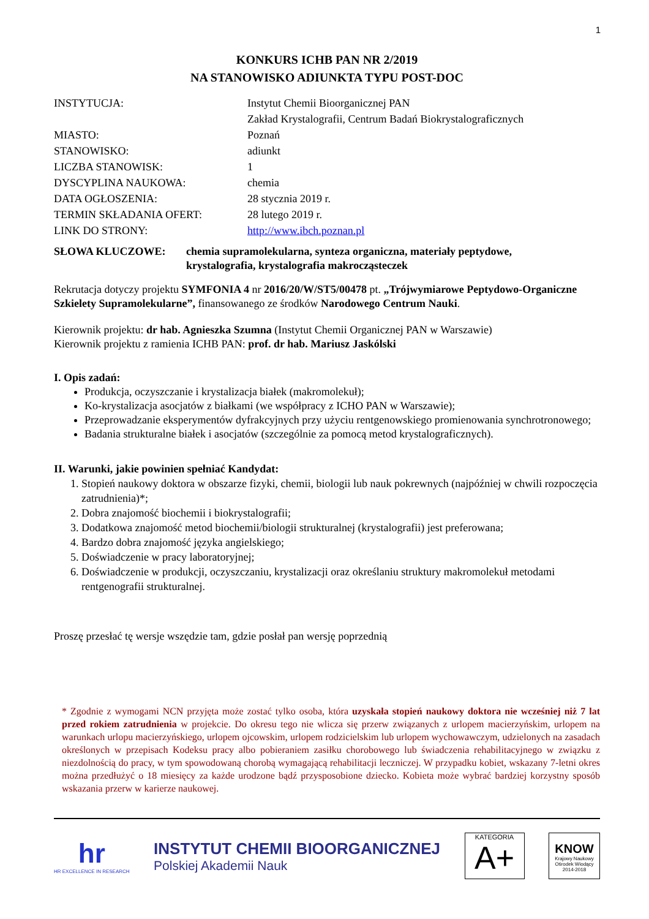1
KONKURS ICHB PAN NR 2/2019
NA STANOWISKO ADIUNKTA TYPU POST-DOC
| INSTYTUCJA: | Instytut Chemii Bioorganicznej PAN Zakład Krystalografii, Centrum Badań Biokrystalograficznych |
| MIASTO: | Poznań |
| STANOWISKO: | adiunkt |
| LICZBA STANOWISK: | 1 |
| DYSCYPLINA NAUKOWA: | chemia |
| DATA OGŁOSZENIA: | 28 stycznia 2019 r. |
| TERMIN SKŁADANIA OFERT: | 28 lutego 2019 r. |
| LINK DO STRONY: | http://www.ibch.poznan.pl |
SŁOWA KLUCZOWE: chemia supramolekularna, synteza organiczna, materiały peptydowe,
krystalografia, krystalografia makrocząsteczek
Rekrutacja dotyczy projektu SYMFONIA 4 nr 2016/20/W/ST5/00478 pt. „Trójwymiarowe Peptydowo-Organiczne Szkielety Supramolekularne”, finansowanego ze środków Narodowego Centrum Nauki.
Kierownik projektu: dr hab. Agnieszka Szumna (Instytut Chemii Organicznej PAN w Warszawie)
Kierownik projektu z ramienia ICHB PAN: prof. dr hab. Mariusz Jaskólski
I. Opis zadań:
Produkcja, oczyszczanie i krystalizacja białek (makromolekuł);
Ko-krystalizacja asocjatów z białkami (we współpracy z ICHO PAN w Warszawie);
Przeprowadzanie eksperymentów dyfrakcyjnych przy użyciu rentgenowskiego promienowania synchrotronowego;
Badania strukturalne białek i asocjatów (szczególnie za pomocą metod krystalograficznych).
II. Warunki, jakie powinien spełniać Kandydat:
1. Stopień naukowy doktora w obszarze fizyki, chemii, biologii lub nauk pokrewnych (najpóźniej w chwili rozpoczęcia zatrudnienia)*;
2. Dobra znajomość biochemii i biokrystalografii;
3. Dodatkowa znajomość metod biochemii/biologii strukturalnej (krystalografii) jest preferowana;
4. Bardzo dobra znajomość języka angielskiego;
5. Doświadczenie w pracy laboratoryjnej;
6. Doświadczenie w produkcji, oczyszczaniu, krystalizacji oraz określaniu struktury makromolekuł metodami rentgenografii strukturalnej.
Proszę przesłać tę wersje wszędzie tam, gdzie posłał pan wersję poprzednią
* Zgodnie z wymogami NCN przyjęta może zostać tylko osoba, która uzyskała stopień naukowy doktora nie wcześniej niż 7 lat przed rokiem zatrudnienia w projekcie. Do okresu tego nie wlicza się przerw związanych z urlopem macierzyńskim, urlopem na warunkach urlopu macierzyńskiego, urlopem ojcowskim, urlopem rodzicielskim lub urlopem wychowawczym, udzielonych na zasadach określonych w przepisach Kodeksu pracy albo pobieraniem zasiłku chorobowego lub świadczenia rehabilitacyjnego w związku z niezdolnością do pracy, w tym spowodowaną chorobą wymagającą rehabilitacji leczniczej. W przypadku kobiet, wskazany 7-letni okres można przedłużyć o 18 miesięcy za każde urodzone bądź przysposobione dziecko. Kobieta może wybrać bardziej korzystny sposób wskazania przerw w karierze naukowej.
hr
HR EXCELLENCE IN RESEARCH
INSTYTUT CHEMII BIOORGANICZNEJ
Polskiej Akademii Nauk
KATEGORIA
A+
KNOW
Krajowy Naukowy Ośrodek Wiodący 2014-2018